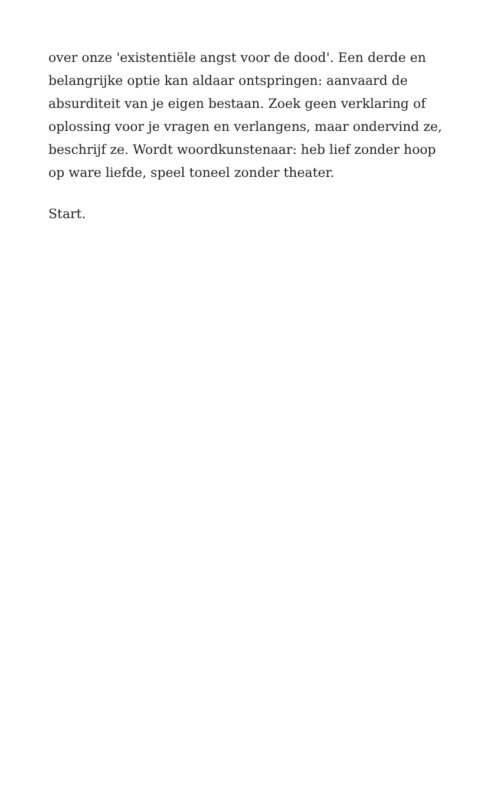over onze 'existentiële angst voor de dood'. Een derde en belangrijke optie kan aldaar ontspringen: aanvaard de absurditeit van je eigen bestaan. Zoek geen verklaring of oplossing voor je vragen en verlangens, maar ondervind ze, beschrijf ze. Wordt woordkunstenaar: heb lief zonder hoop op ware liefde, speel toneel zonder theater.
Start.